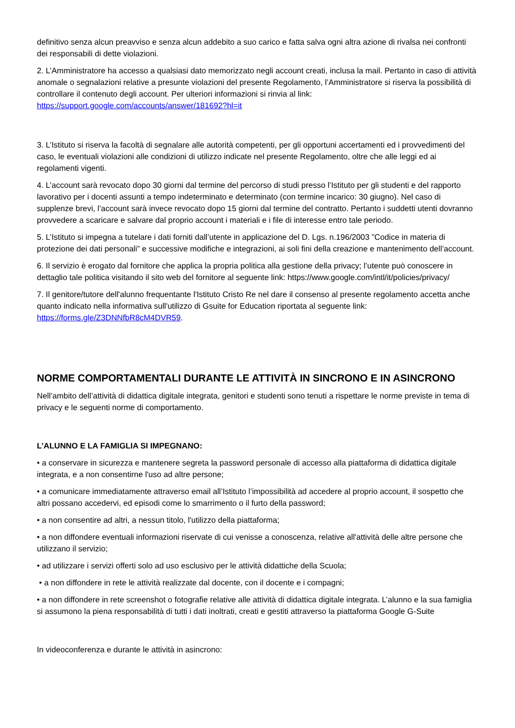definitivo senza alcun preavviso e senza alcun addebito a suo carico e fatta salva ogni altra azione di rivalsa nei confronti dei responsabili di dette violazioni.
2. L’Amministratore ha accesso a qualsiasi dato memorizzato negli account creati, inclusa la mail. Pertanto in caso di attività anomale o segnalazioni relative a presunte violazioni del presente Regolamento, l’Amministratore si riserva la possibilità di controllare il contenuto degli account. Per ulteriori informazioni si rinvia al link: https://support.google.com/accounts/answer/181692?hl=it
3. L’Istituto si riserva la facoltà di segnalare alle autorità competenti, per gli opportuni accertamenti ed i provvedimenti del caso, le eventuali violazioni alle condizioni di utilizzo indicate nel presente Regolamento, oltre che alle leggi ed ai regolamenti vigenti.
4. L’account sarà revocato dopo 30 giorni dal termine del percorso di studi presso l’Istituto per gli studenti e del rapporto lavorativo per i docenti assunti a tempo indeterminato e determinato (con termine incarico: 30 giugno). Nel caso di supplenze brevi, l’account sarà invece revocato dopo 15 giorni dal termine del contratto. Pertanto i suddetti utenti dovranno provvedere a scaricare e salvare dal proprio account i materiali e i file di interesse entro tale periodo.
5. L’Istituto si impegna a tutelare i dati forniti dall’utente in applicazione del D. Lgs. n.196/2003 ”Codice in materia di protezione dei dati personali” e successive modifiche e integrazioni, ai soli fini della creazione e mantenimento dell’account.
6. Il servizio è erogato dal fornitore che applica la propria politica alla gestione della privacy; l’utente può conoscere in dettaglio tale politica visitando il sito web del fornitore al seguente link: https://www.google.com/intl/it/policies/privacy/
7. Il genitore/tutore dell'alunno frequentante l'Istituto Cristo Re nel dare il consenso al presente regolamento accetta anche quanto indicato nella informativa sull'utilizzo di Gsuite for Education riportata al seguente link: https://forms.gle/Z3DNNfbR8cM4DVR59.
NORME COMPORTAMENTALI DURANTE LE ATTIVITÀ IN SINCRONO E IN ASINCRONO
Nell’ambito dell’attività di didattica digitale integrata, genitori e studenti sono tenuti a rispettare le norme previste in tema di privacy e le seguenti norme di comportamento.
L’ALUNNO E LA FAMIGLIA SI IMPEGNANO:
• a conservare in sicurezza e mantenere segreta la password personale di accesso alla piattaforma di didattica digitale integrata, e a non consentirne l'uso ad altre persone;
• a comunicare immediatamente attraverso email all’Istituto l’impossibilità ad accedere al proprio account, il sospetto che altri possano accedervi, ed episodi come lo smarrimento o il furto della password;
• a non consentire ad altri, a nessun titolo, l'utilizzo della piattaforma;
• a non diffondere eventuali informazioni riservate di cui venisse a conoscenza, relative all'attività delle altre persone che utilizzano il servizio;
• ad utilizzare i servizi offerti solo ad uso esclusivo per le attività didattiche della Scuola;
• a non diffondere in rete le attività realizzate dal docente, con il docente e i compagni;
• a non diffondere in rete screenshot o fotografie relative alle attività di didattica digitale integrata. L’alunno e la sua famiglia si assumono la piena responsabilità di tutti i dati inoltrati, creati e gestiti attraverso la piattaforma Google G-Suite
In videoconferenza e durante le attività in asincrono: